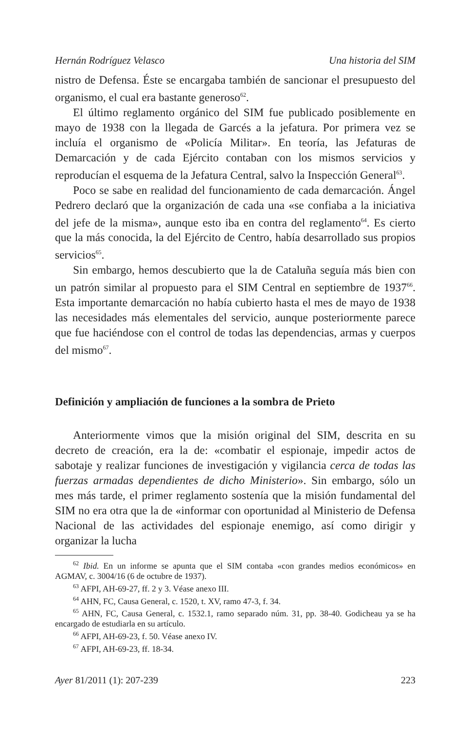Hernán Rodríguez Velasco Una historia del SIM
nistro de Defensa. Éste se encargaba también de sancionar el presupuesto del organismo, el cual era bastante generoso<sup>62</sup>.
El último reglamento orgánico del SIM fue publicado posiblemente en mayo de 1938 con la llegada de Garcés a la jefatura. Por primera vez se incluía el organismo de «Policía Militar». En teoría, las Jefaturas de Demarcación y de cada Ejército contaban con los mismos servicios y reproducían el esquema de la Jefatura Central, salvo la Inspección General<sup>63</sup>.
Poco se sabe en realidad del funcionamiento de cada demarcación. Ángel Pedrero declaró que la organización de cada una «se confiaba a la iniciativa del jefe de la misma», aunque esto iba en contra del reglamento<sup>64</sup>. Es cierto que la más conocida, la del Ejército de Centro, había desarrollado sus propios servicios<sup>65</sup>.
Sin embargo, hemos descubierto que la de Cataluña seguía más bien con un patrón similar al propuesto para el SIM Central en septiembre de 1937<sup>66</sup>. Esta importante demarcación no había cubierto hasta el mes de mayo de 1938 las necesidades más elementales del servicio, aunque posteriormente parece que fue haciéndose con el control de todas las dependencias, armas y cuerpos del mismo<sup>67</sup>.
Definición y ampliación de funciones a la sombra de Prieto
Anteriormente vimos que la misión original del SIM, descrita en su decreto de creación, era la de: «combatir el espionaje, impedir actos de sabotaje y realizar funciones de investigación y vigilancia cerca de todas las fuerzas armadas dependientes de dicho Ministerio». Sin embargo, sólo un mes más tarde, el primer reglamento sostenía que la misión fundamental del SIM no era otra que la de «informar con oportunidad al Ministerio de Defensa Nacional de las actividades del espionaje enemigo, así como dirigir y organizar la lucha
<sup>62</sup> Ibid. En un informe se apunta que el SIM contaba «con grandes medios económicos» en AGMAV, c. 3004/16 (6 de octubre de 1937).
<sup>63</sup> AFPI, AH-69-27, ff. 2 y 3. Véase anexo III.
<sup>64</sup> AHN, FC, Causa General, c. 1520, t. XV, ramo 47-3, f. 34.
<sup>65</sup> AHN, FC, Causa General, c. 1532.1, ramo separado núm. 31, pp. 38-40. Godicheau ya se ha encargado de estudiarla en su artículo.
<sup>66</sup> AFPI, AH-69-23, f. 50. Véase anexo IV.
<sup>67</sup> AFPI, AH-69-23, ff. 18-34.
Ayer 81/2011 (1): 207-239 223